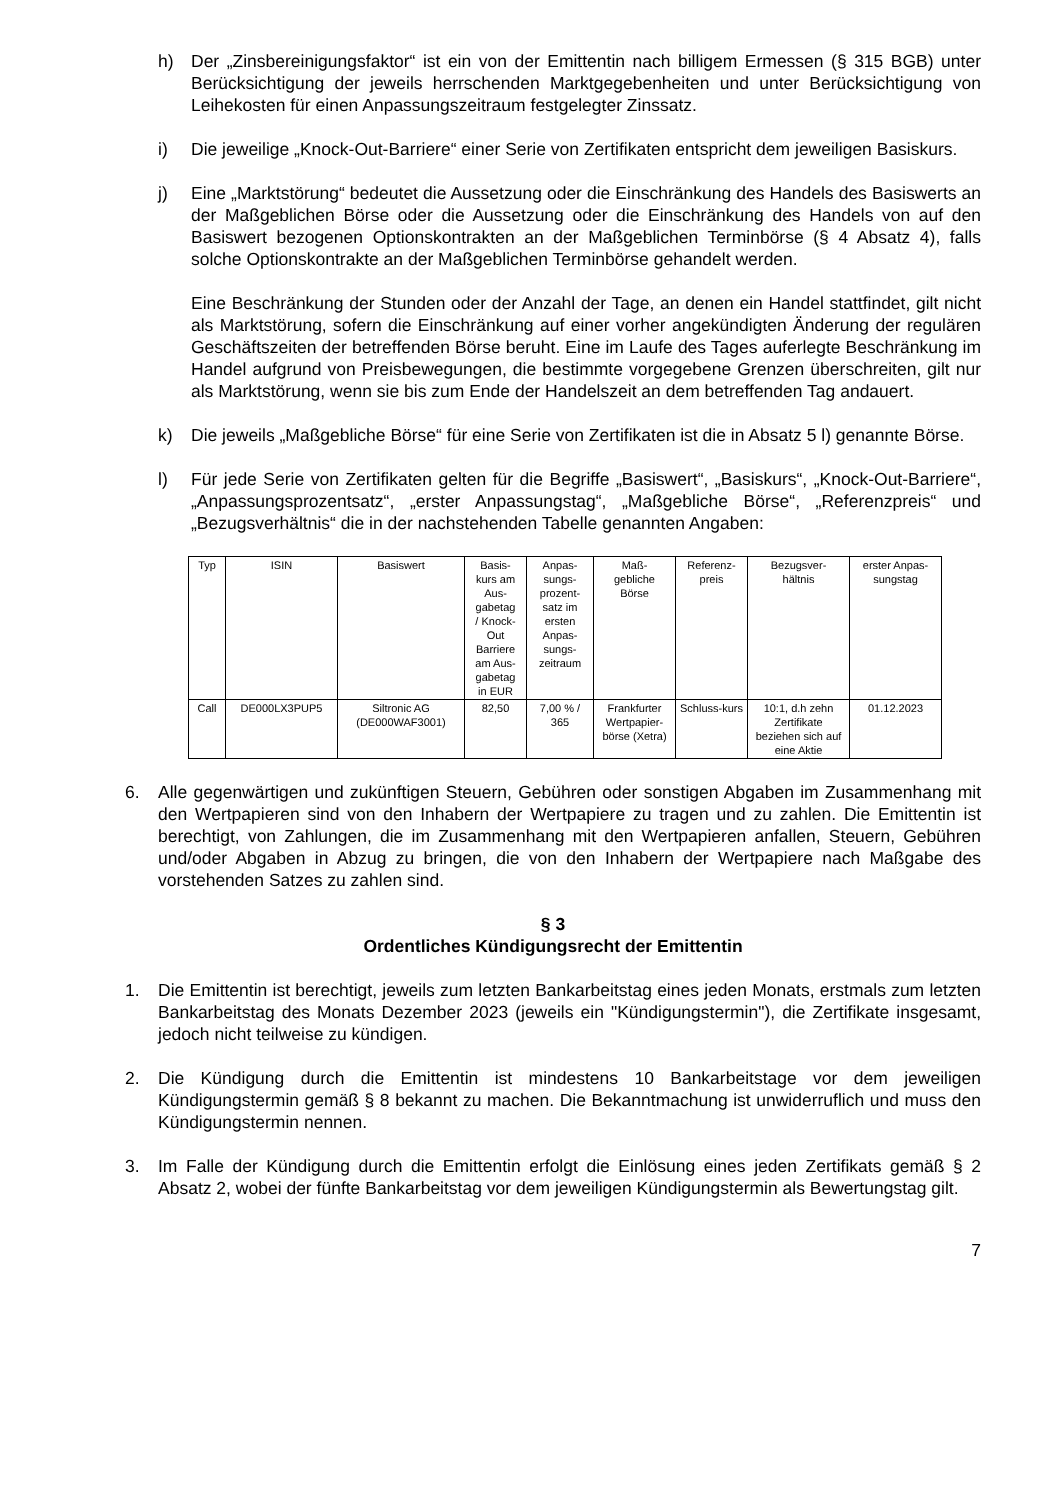h) Der „Zinsbereinigungsfaktor“ ist ein von der Emittentin nach billigem Ermessen (§ 315 BGB) unter Berücksichtigung der jeweils herrschenden Marktgegebenheiten und unter Berücksichtigung von Leihekosten für einen Anpassungszeitraum festgelegter Zinssatz.
i) Die jeweilige „Knock-Out-Barriere“ einer Serie von Zertifikaten entspricht dem jeweiligen Basiskurs.
j) Eine „Marktstörung“ bedeutet die Aussetzung oder die Einschränkung des Handels des Basiswerts an der Maßgeblichen Börse oder die Aussetzung oder die Einschränkung des Handels von auf den Basiswert bezogenen Optionskontrakten an der Maßgeblichen Terminbörse (§ 4 Absatz 4), falls solche Optionskontrakte an der Maßgeblichen Terminbörse gehandelt werden.
Eine Beschränkung der Stunden oder der Anzahl der Tage, an denen ein Handel stattfindet, gilt nicht als Marktstörung, sofern die Einschränkung auf einer vorher angekündigten Änderung der regulären Geschäftszeiten der betreffenden Börse beruht. Eine im Laufe des Tages auferlegte Beschränkung im Handel aufgrund von Preisbewegungen, die bestimmte vorgegebene Grenzen überschreiten, gilt nur als Marktstörung, wenn sie bis zum Ende der Handelszeit an dem betreffenden Tag andauert.
k) Die jeweils „Maßgebliche Börse“ für eine Serie von Zertifikaten ist die in Absatz 5 l) genannte Börse.
l) Für jede Serie von Zertifikaten gelten für die Begriffe „Basiswert“, „Basiskurs“, „Knock-Out-Barriere“, „Anpassungsprozentsatz“, „erster Anpassungstag“, „Maßgebliche Börse“, „Referenzpreis“ und „Bezugsverhältnis“ die in der nachstehenden Tabelle genannten Angaben:
| Typ | ISIN | Basiswert | Basis- kurs am Aus- gabetag / Knock- Out Barriere am Aus- gabetag in EUR | Anpas- sungs- prozent- satz im ersten Anpas- sungs- zeitraum | Maß- gebliche Börse | Referenz- preis | Bezugsver- hältnis | erster Anpas- sungstag |
| --- | --- | --- | --- | --- | --- | --- | --- | --- |
| Call | DE000LX3PUP5 | Siltronic AG (DE000WAF3001) | 82,50 | 7,00 % / 365 | Frankfurter Wertpapier-börse (Xetra) | Schluss-kurs | 10:1, d.h zehn Zertifikate beziehen sich auf eine Aktie | 01.12.2023 |
6. Alle gegenwärtigen und zukünftigen Steuern, Gebühren oder sonstigen Abgaben im Zusammenhang mit den Wertpapieren sind von den Inhabern der Wertpapiere zu tragen und zu zahlen. Die Emittentin ist berechtigt, von Zahlungen, die im Zusammenhang mit den Wertpapieren anfallen, Steuern, Gebühren und/oder Abgaben in Abzug zu bringen, die von den Inhabern der Wertpapiere nach Maßgabe des vorstehenden Satzes zu zahlen sind.
§ 3
Ordentliches Kündigungsrecht der Emittentin
1. Die Emittentin ist berechtigt, jeweils zum letzten Bankarbeitstag eines jeden Monats, erstmals zum letzten Bankarbeitstag des Monats Dezember 2023 (jeweils ein "Kündigungstermin"), die Zertifikate insgesamt, jedoch nicht teilweise zu kündigen.
2. Die Kündigung durch die Emittentin ist mindestens 10 Bankarbeitstage vor dem jeweiligen Kündigungstermin gemäß § 8 bekannt zu machen. Die Bekanntmachung ist unwiderruflich und muss den Kündigungstermin nennen.
3. Im Falle der Kündigung durch die Emittentin erfolgt die Einlösung eines jeden Zertifikats gemäß § 2 Absatz 2, wobei der fünfte Bankarbeitstag vor dem jeweiligen Kündigungstermin als Bewertungstag gilt.
7